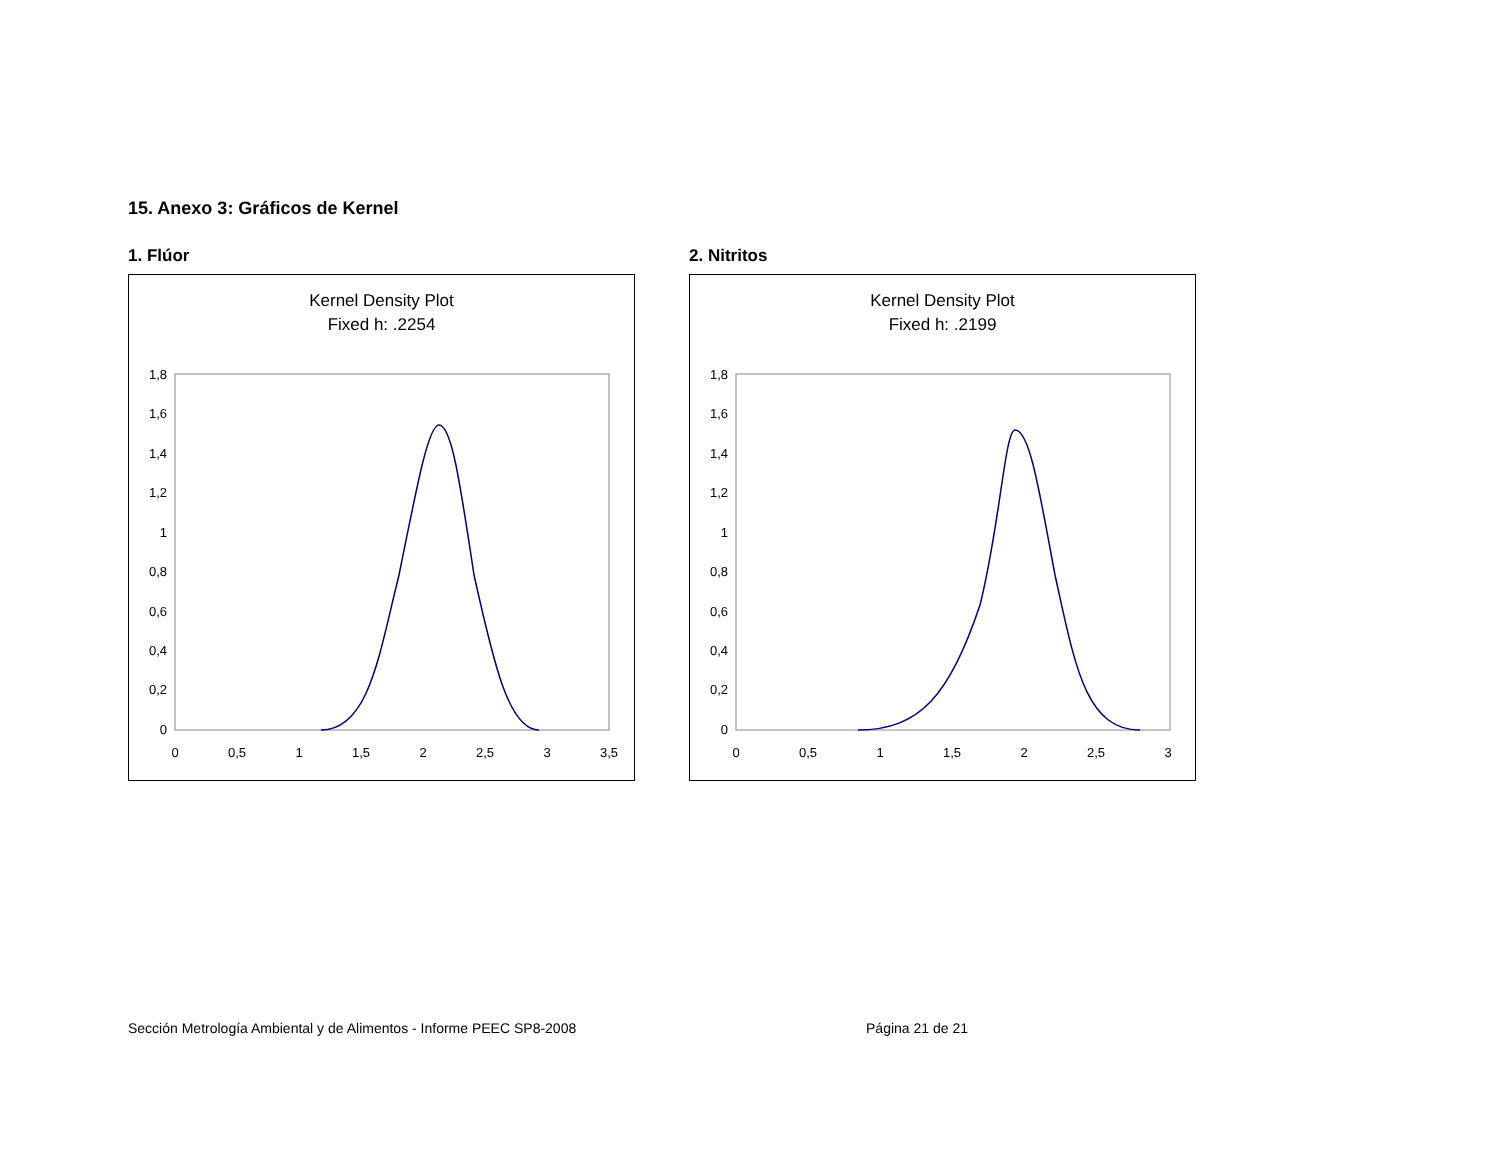15. Anexo 3: Gráficos de Kernel
1. Flúor
Kernel Density Plot
Fixed h: .2254
1,8
1,6
1,4
1,2
1
0,8
0,6
0,4
0,2
0
0
0,5
1
1,5
2
2,5
3
3,5
2. Nitritos
Kernel Density Plot
Fixed h: .2199
1,8
1,6
1,4
1,2
1
0,8
0,6
0,4
0,2
0
0
0,5
1
1,5
2
2,5
3
Sección Metrología Ambiental y de Alimentos - Informe PEEC SP8-2008 Página 21 de 21